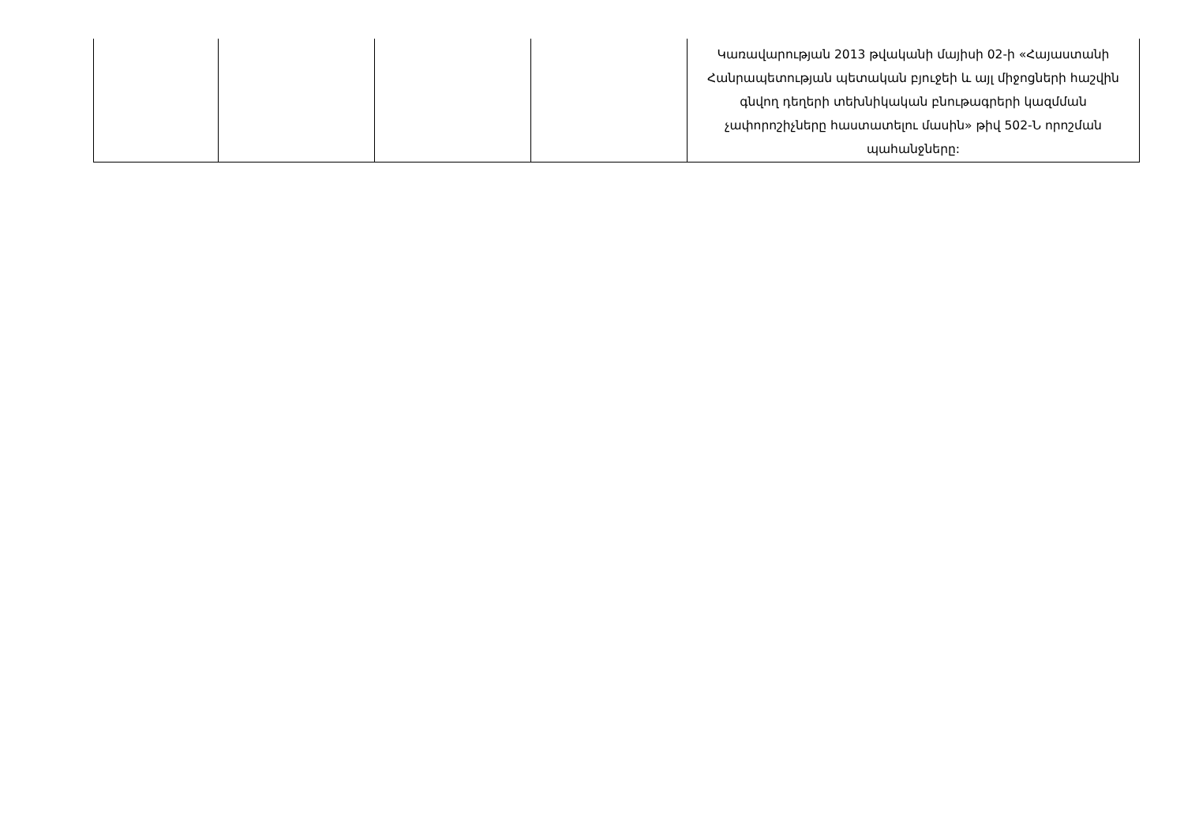| | | | | Կառավարության 2013 թվականի մայիսի 02-ի «Հայաստանի Հանրապետության պետական բյուջեի և այլ միջոցների հաշվին գնվող դեղերի տեխնիկական բնութագրերի կազմման չափորոշիչները հաստատելու մասին» թիվ 502-Ն որոշման պահանջները: |